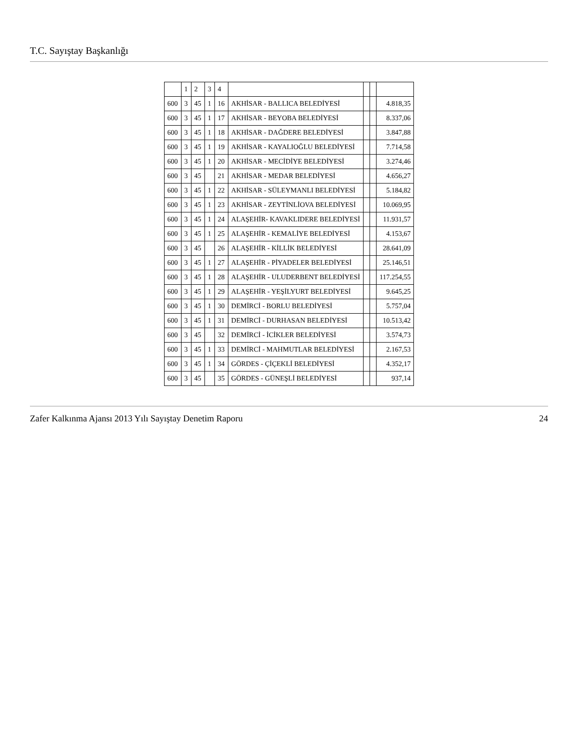T.C. Sayıştay Başkanlığı
| | 1 | 2 | 3 | 4 | | | | |
| --- | --- | --- | --- | --- | --- | --- | --- | --- |
| 600 | 3 | 45 | 1 | 16 | AKHİSAR - BALLICA BELEDİYESİ | | | 4.818,35 |
| 600 | 3 | 45 | 1 | 17 | AKHİSAR - BEYOBA BELEDİYESİ | | | 8.337,06 |
| 600 | 3 | 45 | 1 | 18 | AKHİSAR - DAĞDERE BELEDİYESİ | | | 3.847,88 |
| 600 | 3 | 45 | 1 | 19 | AKHİSAR - KAYALIOĞLU BELEDİYESİ | | | 7.714,58 |
| 600 | 3 | 45 | 1 | 20 | AKHİSAR - MECİDİYE BELEDİYESİ | | | 3.274,46 |
| 600 | 3 | 45 | | 21 | AKHİSAR - MEDAR BELEDİYESİ | | | 4.656,27 |
| 600 | 3 | 45 | 1 | 22 | AKHİSAR - SÜLEYMANLI BELEDİYESİ | | | 5.184,82 |
| 600 | 3 | 45 | 1 | 23 | AKHİSAR - ZEYTİNLİOVA BELEDİYESİ | | | 10.069,95 |
| 600 | 3 | 45 | 1 | 24 | ALAŞEHİR- KAVAKLIDERE BELEDİYESİ | | | 11.931,57 |
| 600 | 3 | 45 | 1 | 25 | ALAŞEHİR - KEMALİYE BELEDİYESİ | | | 4.153,67 |
| 600 | 3 | 45 | | 26 | ALAŞEHİR - KİLLİK BELEDİYESİ | | | 28.641,09 |
| 600 | 3 | 45 | 1 | 27 | ALAŞEHİR - PİYADELER BELEDİYESİ | | | 25.146,51 |
| 600 | 3 | 45 | 1 | 28 | ALAŞEHİR - ULUDERBENT BELEDİYESİ | | | 117.254,55 |
| 600 | 3 | 45 | 1 | 29 | ALAŞEHİR - YEŞİLYURT BELEDİYESİ | | | 9.645,25 |
| 600 | 3 | 45 | 1 | 30 | DEMİRCİ - BORLU BELEDİYESİ | | | 5.757,04 |
| 600 | 3 | 45 | 1 | 31 | DEMİRCİ - DURHASAN BELEDİYESİ | | | 10.513,42 |
| 600 | 3 | 45 | | 32 | DEMİRCİ - İCİKLER BELEDİYESİ | | | 3.574,73 |
| 600 | 3 | 45 | 1 | 33 | DEMİRCİ - MAHMUTLAR BELEDİYESİ | | | 2.167,53 |
| 600 | 3 | 45 | 1 | 34 | GÖRDES - ÇİÇEKLİ BELEDİYESİ | | | 4.352,17 |
| 600 | 3 | 45 | | 35 | GÖRDES - GÜNEŞLİ BELEDİYESİ | | | 937,14 |
Zafer Kalkınma Ajansı 2013 Yılı Sayıştay Denetim Raporu 24